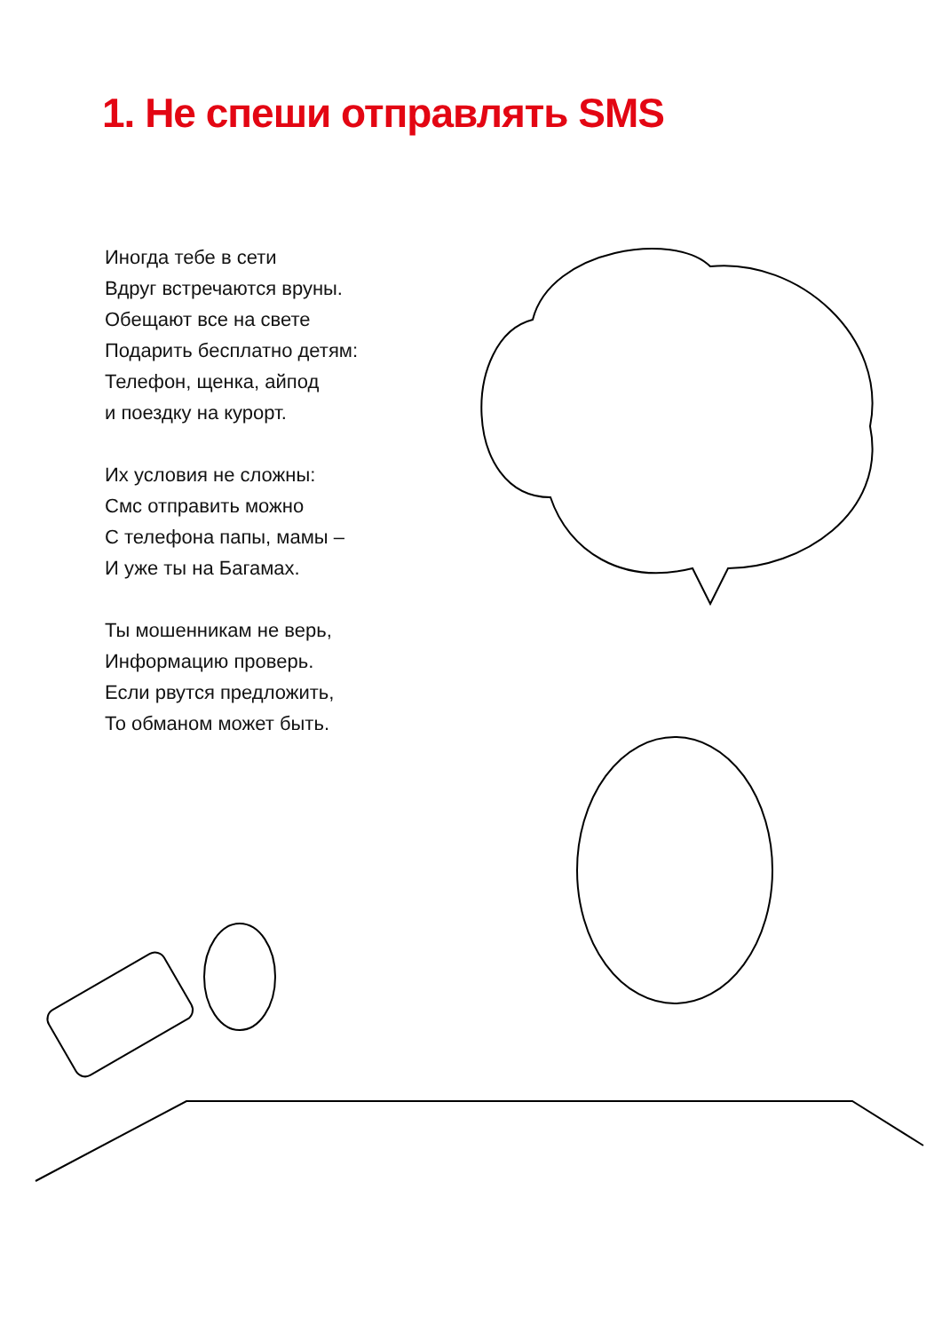1. Не спеши отправлять SMS
Иногда тебе в сети
Вдруг встречаются вруны.
Обещают все на свете
Подарить бесплатно детям:
Телефон, щенка, айпод
и поездку на курорт.
Их условия не сложны:
Смс отправить можно
С телефона папы, мамы –
И уже ты на Багамах.
Ты мошенникам не верь,
Информацию проверь.
Если рвутся предложить,
То обманом может быть.